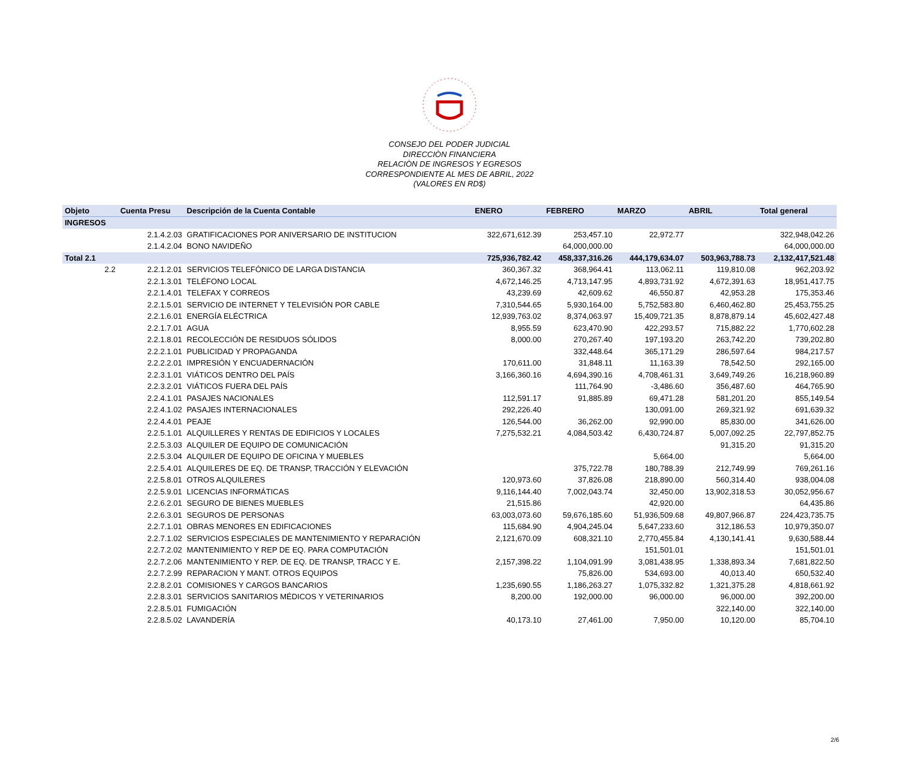CONSEJO DEL PODER JUDICIAL
DIRECCIÒN FINANCIERA
RELACIÒN DE INGRESOS Y EGRESOS
CORRESPONDIENTE AL MES DE ABRIL, 2022
(VALORES EN RD$)
| Objeto | Cuenta Presu | Descripción de la Cuenta Contable | ENERO | FEBRERO | MARZO | ABRIL | Total general |
| --- | --- | --- | --- | --- | --- | --- | --- |
| INGRESOS | | | | | | | |
| | 2.1.4.2.03 | GRATIFICACIONES POR ANIVERSARIO DE INSTITUCION | 322,671,612.39 | 253,457.10 | 22,972.77 | | 322,948,042.26 |
| | 2.1.4.2.04 | BONO NAVIDEÑO | | 64,000,000.00 | | | 64,000,000.00 |
| Total 2.1 | | | 725,936,782.42 | 458,337,316.26 | 444,179,634.07 | 503,963,788.73 | 2,132,417,521.48 |
| 2.2 | 2.2.1.2.01 | SERVICIOS TELEFÓNICO DE LARGA DISTANCIA | 360,367.32 | 368,964.41 | 113,062.11 | 119,810.08 | 962,203.92 |
| | 2.2.1.3.01 | TELÉFONO LOCAL | 4,672,146.25 | 4,713,147.95 | 4,893,731.92 | 4,672,391.63 | 18,951,417.75 |
| | 2.2.1.4.01 | TELEFAX Y CORREOS | 43,239.69 | 42,609.62 | 46,550.87 | 42,953.28 | 175,353.46 |
| | 2.2.1.5.01 | SERVICIO DE INTERNET Y TELEVISIÓN POR CABLE | 7,310,544.65 | 5,930,164.00 | 5,752,583.80 | 6,460,462.80 | 25,453,755.25 |
| | 2.2.1.6.01 | ENERGÍA ELÉCTRICA | 12,939,763.02 | 8,374,063.97 | 15,409,721.35 | 8,878,879.14 | 45,602,427.48 |
| | 2.2.1.7.01 | AGUA | 8,955.59 | 623,470.90 | 422,293.57 | 715,882.22 | 1,770,602.28 |
| | 2.2.1.8.01 | RECOLECCIÓN DE RESIDUOS SÓLIDOS | 8,000.00 | 270,267.40 | 197,193.20 | 263,742.20 | 739,202.80 |
| | 2.2.2.1.01 | PUBLICIDAD Y PROPAGANDA | | 332,448.64 | 365,171.29 | 286,597.64 | 984,217.57 |
| | 2.2.2.2.01 | IMPRESIÓN Y ENCUADERNACIÓN | 170,611.00 | 31,848.11 | 11,163.39 | 78,542.50 | 292,165.00 |
| | 2.2.3.1.01 | VIÁTICOS DENTRO DEL PAÍS | 3,166,360.16 | 4,694,390.16 | 4,708,461.31 | 3,649,749.26 | 16,218,960.89 |
| | 2.2.3.2.01 | VIÁTICOS FUERA DEL PAÍS | | 111,764.90 | -3,486.60 | 356,487.60 | 464,765.90 |
| | 2.2.4.1.01 | PASAJES NACIONALES | 112,591.17 | 91,885.89 | 69,471.28 | 581,201.20 | 855,149.54 |
| | 2.2.4.1.02 | PASAJES INTERNACIONALES | 292,226.40 | | 130,091.00 | 269,321.92 | 691,639.32 |
| | 2.2.4.4.01 | PEAJE | 126,544.00 | 36,262.00 | 92,990.00 | 85,830.00 | 341,626.00 |
| | 2.2.5.1.01 | ALQUILLERES Y RENTAS DE EDIFICIOS Y LOCALES | 7,275,532.21 | 4,084,503.42 | 6,430,724.87 | 5,007,092.25 | 22,797,852.75 |
| | 2.2.5.3.03 | ALQUILER DE EQUIPO DE COMUNICACIÓN | | | | 91,315.20 | 91,315.20 |
| | 2.2.5.3.04 | ALQUILER DE EQUIPO DE OFICINA Y MUEBLES | | | 5,664.00 | | 5,664.00 |
| | 2.2.5.4.01 | ALQUILERES DE EQ. DE TRANSP, TRACCIÓN Y ELEVACIÓN | | 375,722.78 | 180,788.39 | 212,749.99 | 769,261.16 |
| | 2.2.5.8.01 | OTROS ALQUILERES | 120,973.60 | 37,826.08 | 218,890.00 | 560,314.40 | 938,004.08 |
| | 2.2.5.9.01 | LICENCIAS INFORMÁTICAS | 9,116,144.40 | 7,002,043.74 | 32,450.00 | 13,902,318.53 | 30,052,956.67 |
| | 2.2.6.2.01 | SEGURO DE BIENES MUEBLES | 21,515.86 | | 42,920.00 | | 64,435.86 |
| | 2.2.6.3.01 | SEGUROS DE PERSONAS | 63,003,073.60 | 59,676,185.60 | 51,936,509.68 | 49,807,966.87 | 224,423,735.75 |
| | 2.2.7.1.01 | OBRAS MENORES EN EDIFICACIONES | 115,684.90 | 4,904,245.04 | 5,647,233.60 | 312,186.53 | 10,979,350.07 |
| | 2.2.7.1.02 | SERVICIOS ESPECIALES DE MANTENIMIENTO Y REPARACIÓN | 2,121,670.09 | 608,321.10 | 2,770,455.84 | 4,130,141.41 | 9,630,588.44 |
| | 2.2.7.2.02 | MANTENIMIENTO Y REP DE EQ. PARA COMPUTACIÓN | | | 151,501.01 | | 151,501.01 |
| | 2.2.7.2.06 | MANTENIMIENTO Y REP. DE EQ. DE TRANSP, TRACC Y E. | 2,157,398.22 | 1,104,091.99 | 3,081,438.95 | 1,338,893.34 | 7,681,822.50 |
| | 2.2.7.2.99 | REPARACION Y MANT. OTROS EQUIPOS | | 75,826.00 | 534,693.00 | 40,013.40 | 650,532.40 |
| | 2.2.8.2.01 | COMISIONES Y CARGOS BANCARIOS | 1,235,690.55 | 1,186,263.27 | 1,075,332.82 | 1,321,375.28 | 4,818,661.92 |
| | 2.2.8.3.01 | SERVICIOS SANITARIOS MÉDICOS Y VETERINARIOS | 8,200.00 | 192,000.00 | 96,000.00 | 96,000.00 | 392,200.00 |
| | 2.2.8.5.01 | FUMIGACIÓN | | | | 322,140.00 | 322,140.00 |
| | 2.2.8.5.02 | LAVANDERÍA | 40,173.10 | 27,461.00 | 7,950.00 | 10,120.00 | 85,704.10 |
2/6